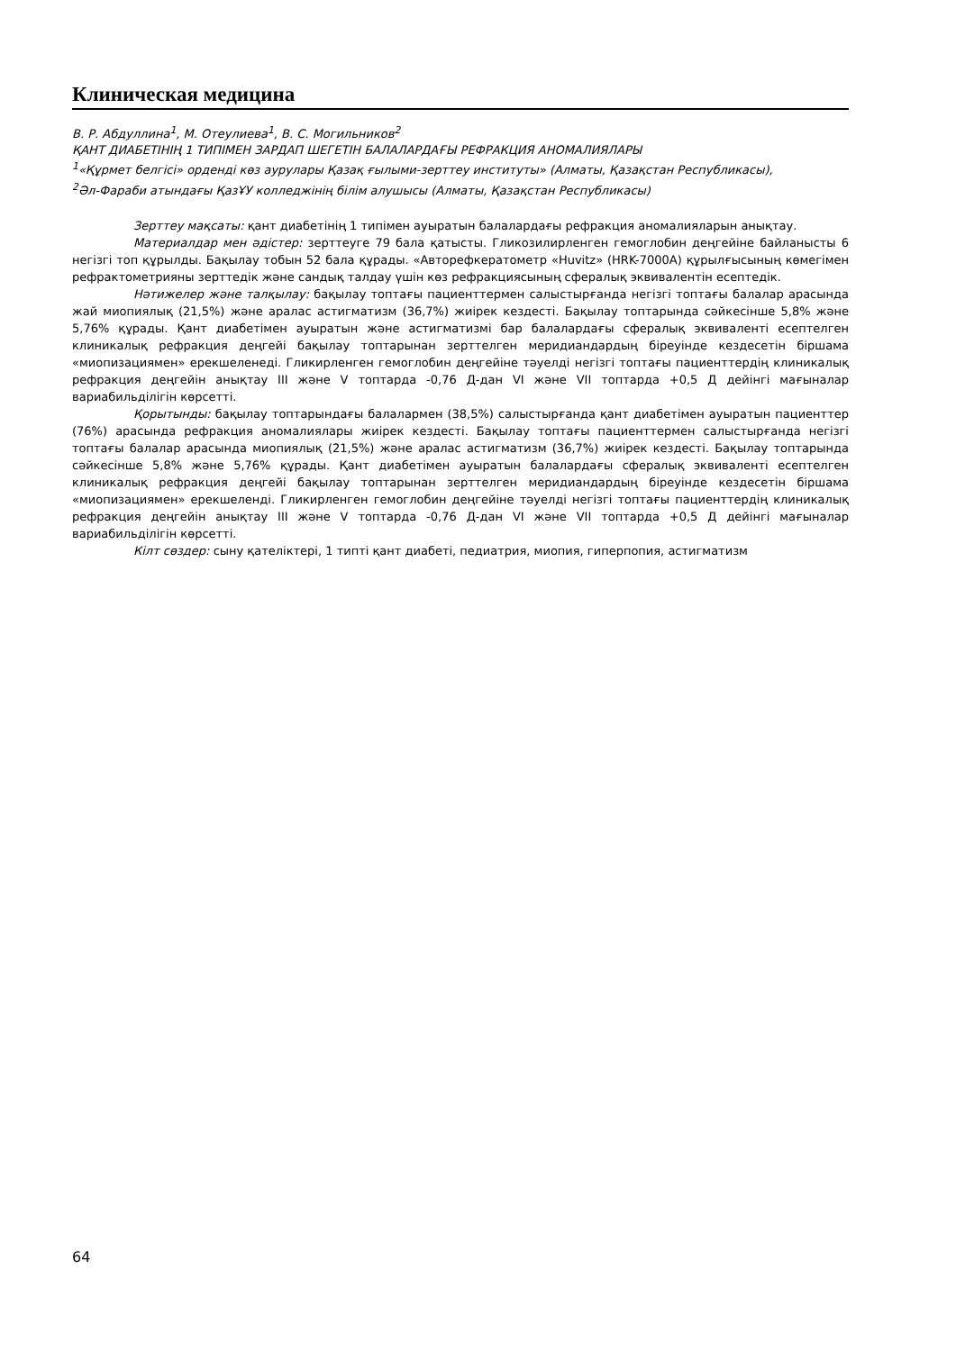Клиническая медицина
В. Р. Абдуллина<sup>1</sup>, М. Отеулиева<sup>1</sup>, В. С. Могильников<sup>2</sup>
ҚАНТ ДИАБЕТІНІҢ 1 ТИПІМЕН ЗАРДАП ШЕГЕТІН БАЛАЛАРДАҒЫ РЕФРАКЦИЯ АНОМАЛИЯЛАРЫ
<sup>1</sup> «Құрмет белгісі» орденді көз аурулары Қазақ ғылыми-зерттеу институты» (Алматы, Қазақстан Республикасы),
<sup>2</sup> Әл-Фараби атындағы ҚазҰУ колледжінің білім алушысы (Алматы, Қазақстан Республикасы)
Зерттеу мақсаты: қант диабетінің 1 типімен ауыратын балалардағы рефракция аномалияларын анықтау.
Материалдар мен әдістер: зерттеуге 79 бала қатысты. Гликозилирленген гемоглобин деңгейіне байланысты 6 негізгі топ құрылды. Бақылау тобын 52 бала құрады. «Авторефкератометр «Huvitz» (HRK-7000A) құрылғысының көмегімен рефрактометрияны зерттедік және сандық талдау үшін көз рефракциясының сфералық эквивалентін есептедік.
Нәтижелер және талқылау: бақылау топтағы пациенттермен салыстырғанда негізгі топтағы балалар арасында жай миопиялық (21,5%) және аралас астигматизм (36,7%) жиірек кездесті. Бақылау топтарында сәйкесінше 5,8% және 5,76% құрады. Қант диабетімен ауыратын және астигматизмі бар балалардағы сфералық эквиваленті есептелген клиникалық рефракция деңгейі бақылау топтарынан зерттелген меридиандардың біреуінде кездесетін біршама «миопизациямен» ерекшеленеді. Гликирленген гемоглобин деңгейіне тәуелді негізгі топтағы пациенттердің клиникалық рефракция деңгейін анықтау III және V топтарда -0,76 Д-дан VI және VII топтарда +0,5 Д дейінгі мағыналар вариабильділігін көрсетті.
Қорытынды: бақылау топтарындағы балалармен (38,5%) салыстырғанда қант диабетімен ауыратын пациенттер (76%) арасында рефракция аномалиялары жиірек кездесті. Бақылау топтағы пациенттермен салыстырғанда негізгі топтағы балалар арасында миопиялық (21,5%) және аралас астигматизм (36,7%) жиірек кездесті. Бақылау топтарында сәйкесінше 5,8% және 5,76% құрады. Қант диабетімен ауыратын балалардағы сфералық эквиваленті есептелген клиникалық рефракция деңгейі бақылау топтарынан зерттелген меридиандардың біреуінде кездесетін біршама «миопизациямен» ерекшеленді. Гликирленген гемоглобин деңгейіне тәуелді негізгі топтағы пациенттердің клиникалық рефракция деңгейін анықтау III және V топтарда -0,76 Д-дан VI және VII топтарда +0,5 Д дейінгі мағыналар вариабильділігін көрсетті.
Кілт сөздер: сыну қателіктері, 1 типті қант диабеті, педиатрия, миопия, гиперпопия, астигматизм
64